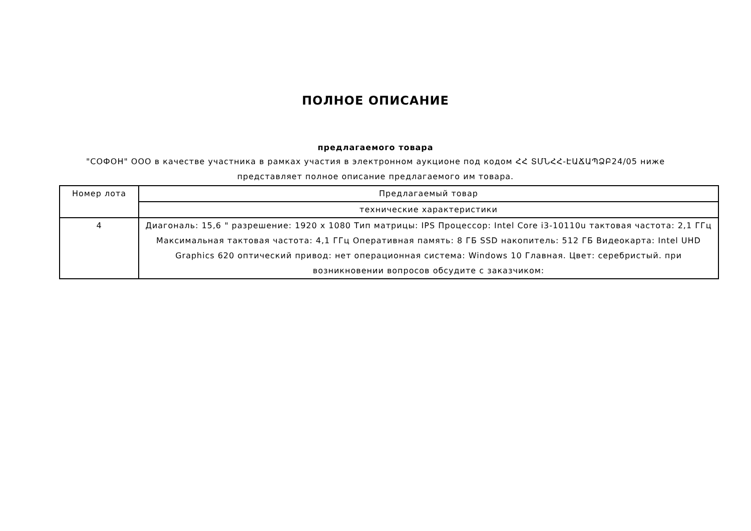ПОЛНОЕ ОПИСАНИЕ
предлагаемого товара
"СОФОН" ООО в качестве участника в рамках участия в электронном аукционе под кодом ՀՀ ՏՄՆՀՀ-ԷԱՃԱՊՁԲ24/05 ниже представляет полное описание предлагаемого им товара.
| Номер лота | Предлагаемый товар |
| | технические характеристики |
| 4 | Диагональ: 15,6 " разрешение: 1920 x 1080 Тип матрицы: IPS Процессор: Intel Core i3-10110u тактовая частота: 2,1 ГГц Максимальная тактовая частота: 4,1 ГГц Оперативная память: 8 ГБ SSD накопитель: 512 ГБ Видеокарта: Intel UHD Graphics 620 оптический привод: нет операционная система: Windows 10 Главная. Цвет: серебристый. при возникновении вопросов обсудите с заказчиком: |